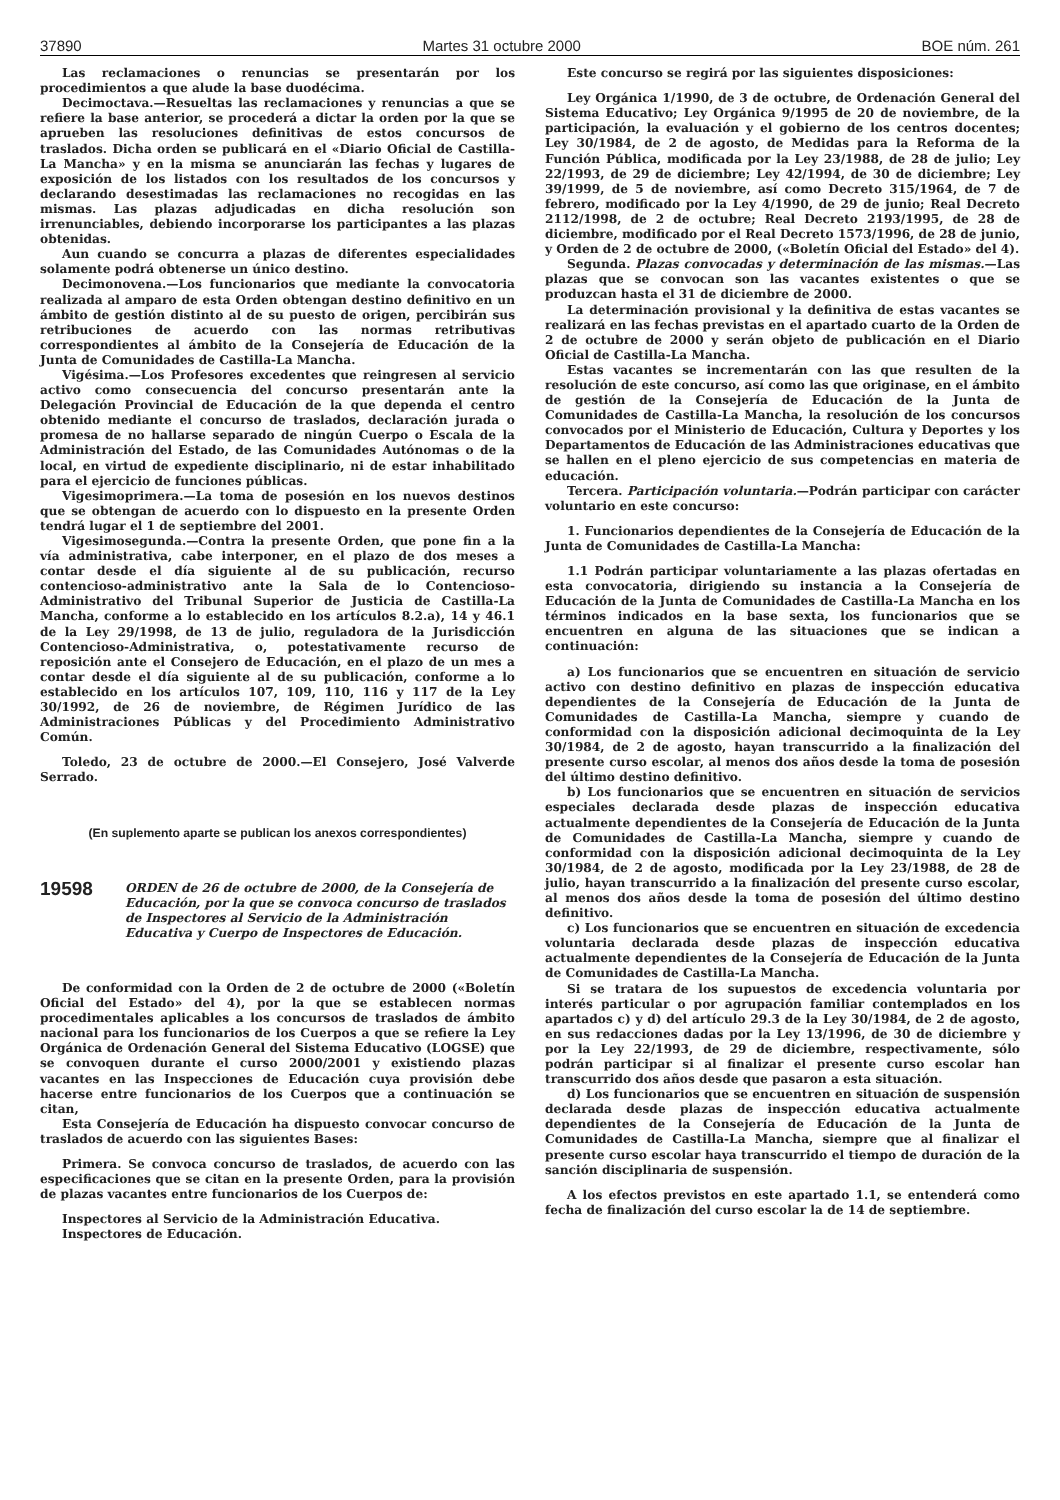37890 Martes 31 octubre 2000 BOE núm. 261
Las reclamaciones o renuncias se presentarán por los procedimientos a que alude la base duodécima.
Decimoctava.—Resueltas las reclamaciones y renuncias a que se refiere la base anterior, se procederá a dictar la orden por la que se aprueben las resoluciones definitivas de estos concursos de traslados. Dicha orden se publicará en el «Diario Oficial de Castilla-La Mancha» y en la misma se anunciarán las fechas y lugares de exposición de los listados con los resultados de los concursos y declarando desestimadas las reclamaciones no recogidas en las mismas. Las plazas adjudicadas en dicha resolución son irrenunciables, debiendo incorporarse los participantes a las plazas obtenidas.
Aun cuando se concurra a plazas de diferentes especialidades solamente podrá obtenerse un único destino.
Decimonovena.—Los funcionarios que mediante la convocatoria realizada al amparo de esta Orden obtengan destino definitivo en un ámbito de gestión distinto al de su puesto de origen, percibirán sus retribuciones de acuerdo con las normas retributivas correspondientes al ámbito de la Consejería de Educación de la Junta de Comunidades de Castilla-La Mancha.
Vigésima.—Los Profesores excedentes que reingresen al servicio activo como consecuencia del concurso presentarán ante la Delegación Provincial de Educación de la que dependa el centro obtenido mediante el concurso de traslados, declaración jurada o promesa de no hallarse separado de ningún Cuerpo o Escala de la Administración del Estado, de las Comunidades Autónomas o de la local, en virtud de expediente disciplinario, ni de estar inhabilitado para el ejercicio de funciones públicas.
Vigesimoprimera.—La toma de posesión en los nuevos destinos que se obtengan de acuerdo con lo dispuesto en la presente Orden tendrá lugar el 1 de septiembre del 2001.
Vigesimosegunda.—Contra la presente Orden, que pone fin a la vía administrativa, cabe interponer, en el plazo de dos meses a contar desde el día siguiente al de su publicación, recurso contencioso-administrativo ante la Sala de lo Contencioso-Administrativo del Tribunal Superior de Justicia de Castilla-La Mancha, conforme a lo establecido en los artículos 8.2.a), 14 y 46.1 de la Ley 29/1998, de 13 de julio, reguladora de la Jurisdicción Contencioso-Administrativa, o, potestativamente recurso de reposición ante el Consejero de Educación, en el plazo de un mes a contar desde el día siguiente al de su publicación, conforme a lo establecido en los artículos 107, 109, 110, 116 y 117 de la Ley 30/1992, de 26 de noviembre, de Régimen Jurídico de las Administraciones Públicas y del Procedimiento Administrativo Común.
Toledo, 23 de octubre de 2000.—El Consejero, José Valverde Serrado.
(En suplemento aparte se publican los anexos correspondientes)
19598 ORDEN de 26 de octubre de 2000, de la Consejería de Educación, por la que se convoca concurso de traslados de Inspectores al Servicio de la Administración Educativa y Cuerpo de Inspectores de Educación.
De conformidad con la Orden de 2 de octubre de 2000 («Boletín Oficial del Estado» del 4), por la que se establecen normas procedimentales aplicables a los concursos de traslados de ámbito nacional para los funcionarios de los Cuerpos a que se refiere la Ley Orgánica de Ordenación General del Sistema Educativo (LOGSE) que se convoquen durante el curso 2000/2001 y existiendo plazas vacantes en las Inspecciones de Educación cuya provisión debe hacerse entre funcionarios de los Cuerpos que a continuación se citan,
Esta Consejería de Educación ha dispuesto convocar concurso de traslados de acuerdo con las siguientes Bases:
Primera. Se convoca concurso de traslados, de acuerdo con las especificaciones que se citan en la presente Orden, para la provisión de plazas vacantes entre funcionarios de los Cuerpos de:
Inspectores al Servicio de la Administración Educativa.
Inspectores de Educación.
Este concurso se regirá por las siguientes disposiciones:
Ley Orgánica 1/1990, de 3 de octubre, de Ordenación General del Sistema Educativo; Ley Orgánica 9/1995 de 20 de noviembre, de la participación, la evaluación y el gobierno de los centros docentes; Ley 30/1984, de 2 de agosto, de Medidas para la Reforma de la Función Pública, modificada por la Ley 23/1988, de 28 de julio; Ley 22/1993, de 29 de diciembre; Ley 42/1994, de 30 de diciembre; Ley 39/1999, de 5 de noviembre, así como Decreto 315/1964, de 7 de febrero, modificado por la Ley 4/1990, de 29 de junio; Real Decreto 2112/1998, de 2 de octubre; Real Decreto 2193/1995, de 28 de diciembre, modificado por el Real Decreto 1573/1996, de 28 de junio, y Orden de 2 de octubre de 2000, («Boletín Oficial del Estado» del 4).
Segunda. Plazas convocadas y determinación de las mismas.—Las plazas que se convocan son las vacantes existentes o que se produzcan hasta el 31 de diciembre de 2000.
La determinación provisional y la definitiva de estas vacantes se realizará en las fechas previstas en el apartado cuarto de la Orden de 2 de octubre de 2000 y serán objeto de publicación en el Diario Oficial de Castilla-La Mancha.
Estas vacantes se incrementarán con las que resulten de la resolución de este concurso, así como las que originase, en el ámbito de gestión de la Consejería de Educación de la Junta de Comunidades de Castilla-La Mancha, la resolución de los concursos convocados por el Ministerio de Educación, Cultura y Deportes y los Departamentos de Educación de las Administraciones educativas que se hallen en el pleno ejercicio de sus competencias en materia de educación.
Tercera. Participación voluntaria.—Podrán participar con carácter voluntario en este concurso:
1. Funcionarios dependientes de la Consejería de Educación de la Junta de Comunidades de Castilla-La Mancha:
1.1 Podrán participar voluntariamente a las plazas ofertadas en esta convocatoria, dirigiendo su instancia a la Consejería de Educación de la Junta de Comunidades de Castilla-La Mancha en los términos indicados en la base sexta, los funcionarios que se encuentren en alguna de las situaciones que se indican a continuación:
a) Los funcionarios que se encuentren en situación de servicio activo con destino definitivo en plazas de inspección educativa dependientes de la Consejería de Educación de la Junta de Comunidades de Castilla-La Mancha, siempre y cuando de conformidad con la disposición adicional decimoquinta de la Ley 30/1984, de 2 de agosto, hayan transcurrido a la finalización del presente curso escolar, al menos dos años desde la toma de posesión del último destino definitivo.
b) Los funcionarios que se encuentren en situación de servicios especiales declarada desde plazas de inspección educativa actualmente dependientes de la Consejería de Educación de la Junta de Comunidades de Castilla-La Mancha, siempre y cuando de conformidad con la disposición adicional decimoquinta de la Ley 30/1984, de 2 de agosto, modificada por la Ley 23/1988, de 28 de julio, hayan transcurrido a la finalización del presente curso escolar, al menos dos años desde la toma de posesión del último destino definitivo.
c) Los funcionarios que se encuentren en situación de excedencia voluntaria declarada desde plazas de inspección educativa actualmente dependientes de la Consejería de Educación de la Junta de Comunidades de Castilla-La Mancha.
Si se tratara de los supuestos de excedencia voluntaria por interés particular o por agrupación familiar contemplados en los apartados c) y d) del artículo 29.3 de la Ley 30/1984, de 2 de agosto, en sus redacciones dadas por la Ley 13/1996, de 30 de diciembre y por la Ley 22/1993, de 29 de diciembre, respectivamente, sólo podrán participar si al finalizar el presente curso escolar han transcurrido dos años desde que pasaron a esta situación.
d) Los funcionarios que se encuentren en situación de suspensión declarada desde plazas de inspección educativa actualmente dependientes de la Consejería de Educación de la Junta de Comunidades de Castilla-La Mancha, siempre que al finalizar el presente curso escolar haya transcurrido el tiempo de duración de la sanción disciplinaria de suspensión.
A los efectos previstos en este apartado 1.1, se entenderá como fecha de finalización del curso escolar la de 14 de septiembre.